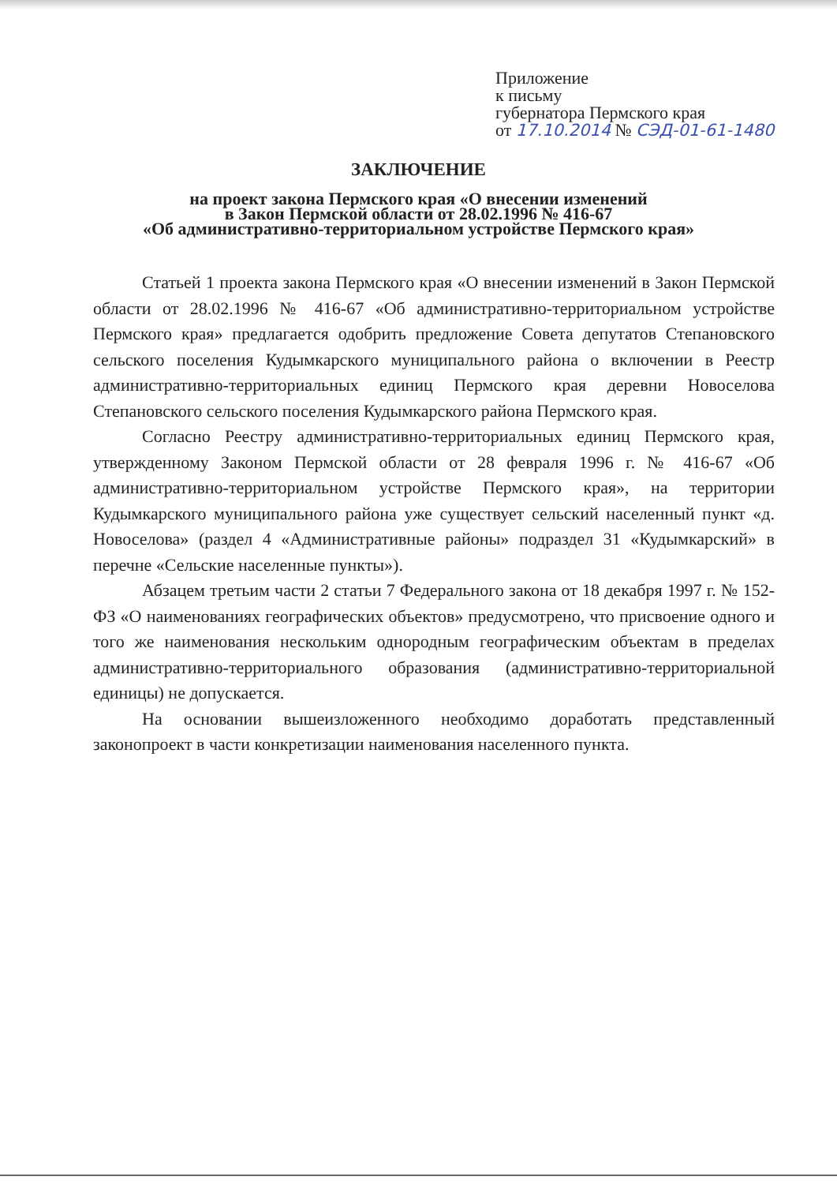Приложение
к письму
губернатора Пермского края
от 17.10.2014 № СЭД-01-61-1480
ЗАКЛЮЧЕНИЕ
на проект закона Пермского края «О внесении изменений
в Закон Пермской области от 28.02.1996 № 416-67
«Об административно-территориальном устройстве Пермского края»
Статьей 1 проекта закона Пермского края «О внесении изменений в Закон Пермской области от 28.02.1996 № 416-67 «Об административно-территориальном устройстве Пермского края» предлагается одобрить предложение Совета депутатов Степановского сельского поселения Кудымкарского муниципального района о включении в Реестр административно-территориальных единиц Пермского края деревни Новоселова Степановского сельского поселения Кудымкарского района Пермского края.
Согласно Реестру административно-территориальных единиц Пермского края, утвержденному Законом Пермской области от 28 февраля 1996 г. № 416-67 «Об административно-территориальном устройстве Пермского края», на территории Кудымкарского муниципального района уже существует сельский населенный пункт «д. Новоселова» (раздел 4 «Административные районы» подраздел 31 «Кудымкарский» в перечне «Сельские населенные пункты»).
Абзацем третьим части 2 статьи 7 Федерального закона от 18 декабря 1997 г. № 152-ФЗ «О наименованиях географических объектов» предусмотрено, что присвоение одного и того же наименования нескольким однородным географическим объектам в пределах административно-территориального образования (административно-территориальной единицы) не допускается.
На основании вышеизложенного необходимо доработать представленный законопроект в части конкретизации наименования населенного пункта.